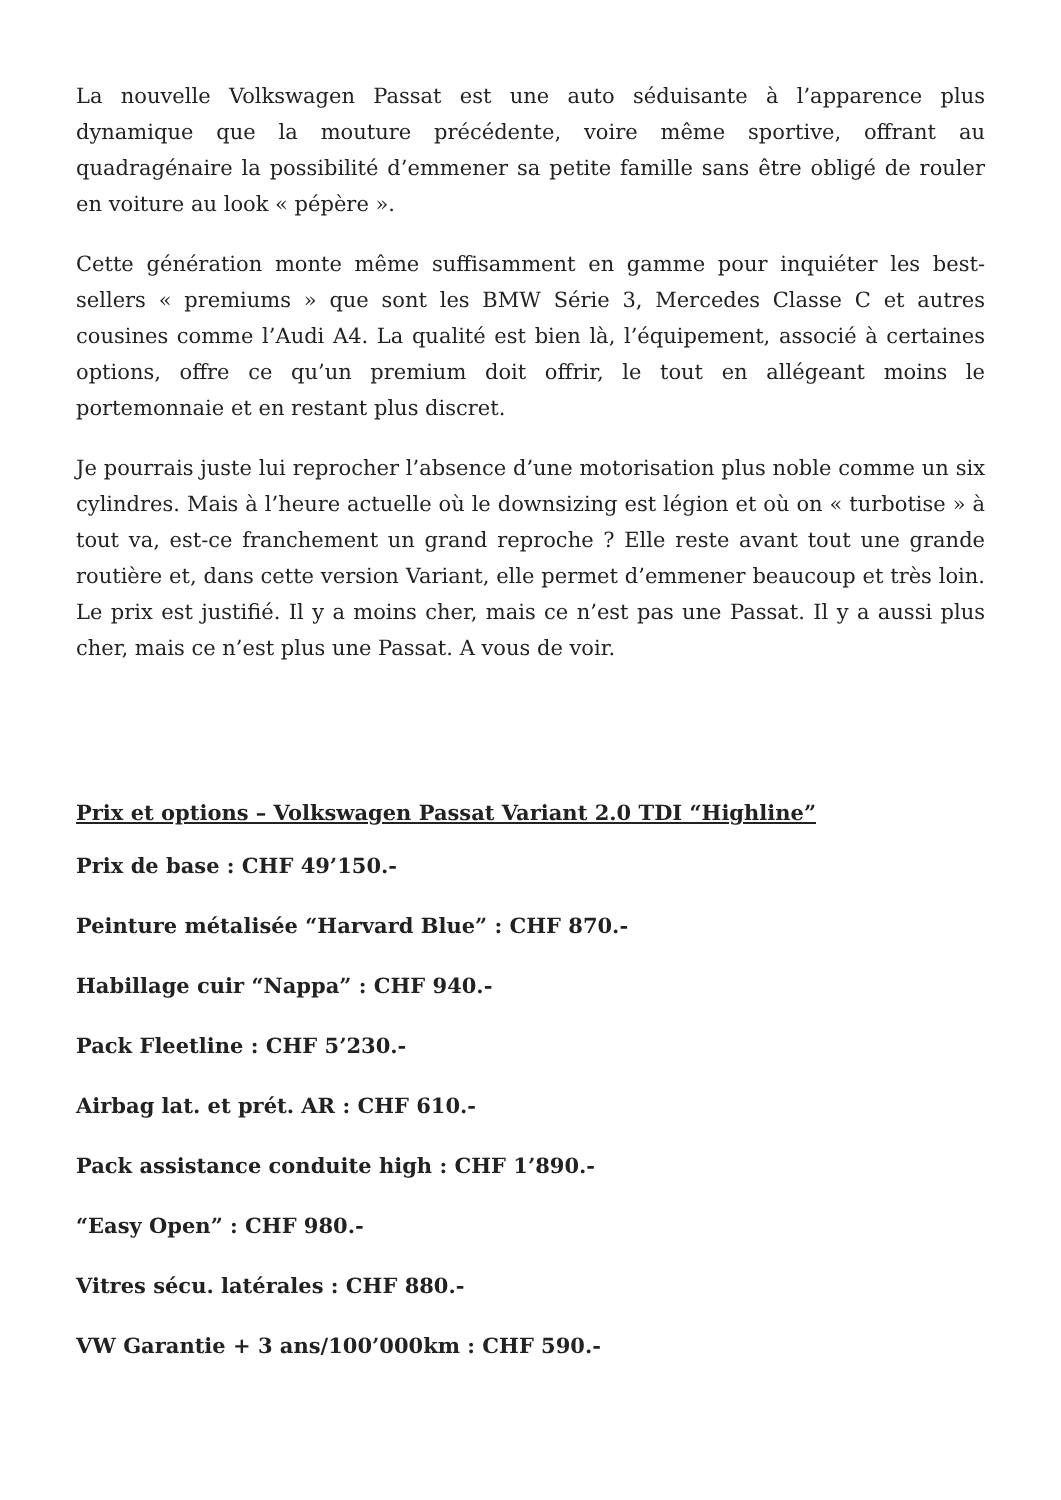La nouvelle Volkswagen Passat est une auto séduisante à l’apparence plus dynamique que la mouture précédente, voire même sportive, offrant au quadragénaire la possibilité d’emmener sa petite famille sans être obligé de rouler en voiture au look « pépère ».
Cette génération monte même suffisamment en gamme pour inquiéter les best-sellers « premiums » que sont les BMW Série 3, Mercedes Classe C et autres cousines comme l’Audi A4. La qualité est bien là, l’équipement, associé à certaines options, offre ce qu’un premium doit offrir, le tout en allégeant moins le portemonnaie et en restant plus discret.
Je pourrais juste lui reprocher l’absence d’une motorisation plus noble comme un six cylindres. Mais à l’heure actuelle où le downsizing est légion et où on « turbotise » à tout va, est-ce franchement un grand reproche ? Elle reste avant tout une grande routière et, dans cette version Variant, elle permet d’emmener beaucoup et très loin. Le prix est justifié. Il y a moins cher, mais ce n’est pas une Passat. Il y a aussi plus cher, mais ce n’est plus une Passat. A vous de voir.
Prix et options – Volkswagen Passat Variant 2.0 TDI “Highline”
Prix de base : CHF 49’150.-
Peinture métalisée “Harvard Blue” : CHF 870.-
Habillage cuir “Nappa” : CHF 940.-
Pack Fleetline : CHF 5’230.-
Airbag lat. et prét. AR : CHF 610.-
Pack assistance conduite high : CHF 1’890.-
“Easy Open” : CHF 980.-
Vitres sécu. latérales : CHF 880.-
VW Garantie + 3 ans/100’000km : CHF 590.-